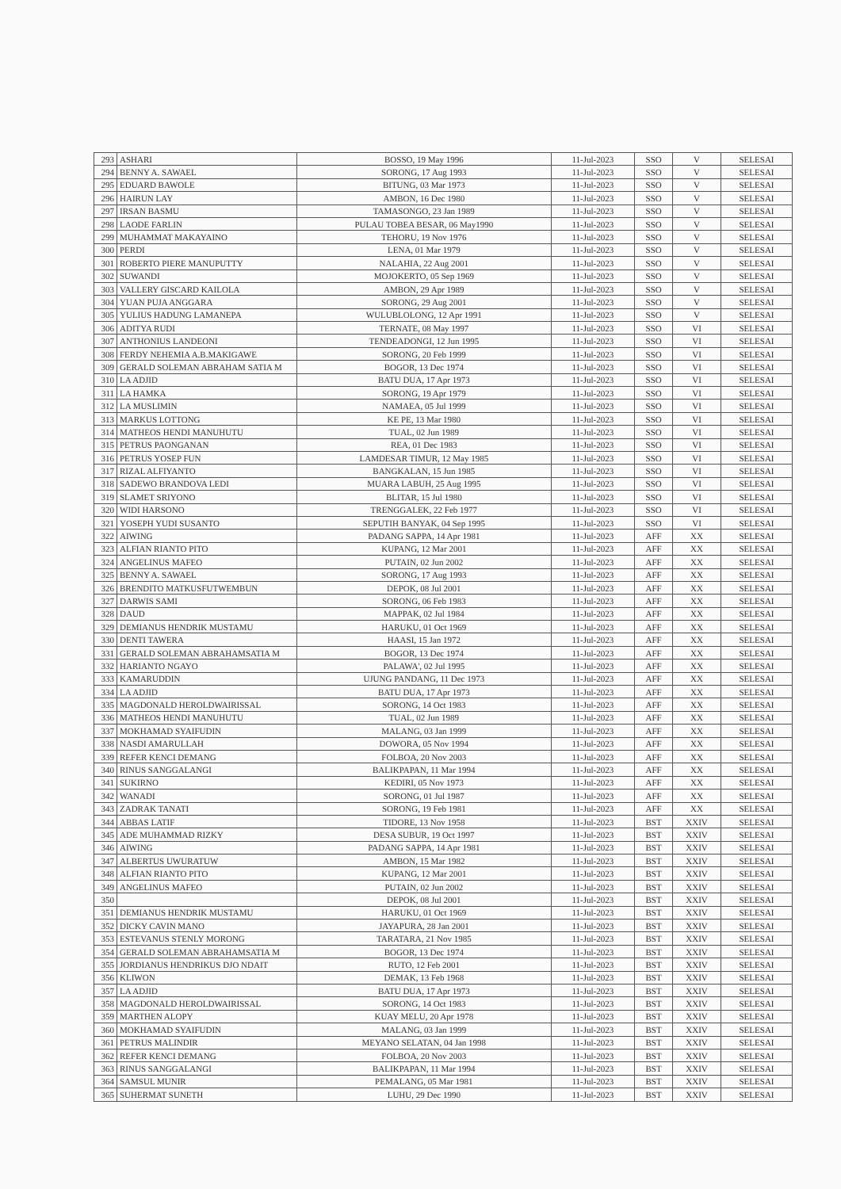| 293 | ASHARI | BOSSO, 19 May 1996 | 11-Jul-2023 | SSO | V | SELESAI |
| 294 | BENNY A. SAWAEL | SORONG, 17 Aug 1993 | 11-Jul-2023 | SSO | V | SELESAI |
| 295 | EDUARD BAWOLE | BITUNG, 03 Mar 1973 | 11-Jul-2023 | SSO | V | SELESAI |
| 296 | HAIRUN LAY | AMBON, 16 Dec 1980 | 11-Jul-2023 | SSO | V | SELESAI |
| 297 | IRSAN BASMU | TAMASONGO, 23 Jan 1989 | 11-Jul-2023 | SSO | V | SELESAI |
| 298 | LAODE FARLIN | PULAU TOBEA BESAR, 06 May1990 | 11-Jul-2023 | SSO | V | SELESAI |
| 299 | MUHAMMAT MAKAYAINO | TEHORU, 19 Nov 1976 | 11-Jul-2023 | SSO | V | SELESAI |
| 300 | PERDI | LENA, 01 Mar 1979 | 11-Jul-2023 | SSO | V | SELESAI |
| 301 | ROBERTO PIERE MANUPUTTY | NALAHIA, 22 Aug 2001 | 11-Jul-2023 | SSO | V | SELESAI |
| 302 | SUWANDI | MOJOKERTO, 05 Sep 1969 | 11-Jul-2023 | SSO | V | SELESAI |
| 303 | VALLERY GISCARD KAILOLA | AMBON, 29 Apr 1989 | 11-Jul-2023 | SSO | V | SELESAI |
| 304 | YUAN PUJA ANGGARA | SORONG, 29 Aug 2001 | 11-Jul-2023 | SSO | V | SELESAI |
| 305 | YULIUS HADUNG LAMANEPA | WULUBLOLONG, 12 Apr 1991 | 11-Jul-2023 | SSO | V | SELESAI |
| 306 | ADITYA RUDI | TERNATE, 08 May 1997 | 11-Jul-2023 | SSO | VI | SELESAI |
| 307 | ANTHONIUS LANDEONI | TENDEADONGI, 12 Jun 1995 | 11-Jul-2023 | SSO | VI | SELESAI |
| 308 | FERDY NEHEMIA A.B.MAKIGAWE | SORONG, 20 Feb 1999 | 11-Jul-2023 | SSO | VI | SELESAI |
| 309 | GERALD SOLEMAN ABRAHAM SATIA M | BOGOR, 13 Dec 1974 | 11-Jul-2023 | SSO | VI | SELESAI |
| 310 | LA ADJID | BATU DUA, 17 Apr 1973 | 11-Jul-2023 | SSO | VI | SELESAI |
| 311 | LA HAMKA | SORONG, 19 Apr 1979 | 11-Jul-2023 | SSO | VI | SELESAI |
| 312 | LA MUSLIMIN | NAMAEA, 05 Jul 1999 | 11-Jul-2023 | SSO | VI | SELESAI |
| 313 | MARKUS LOTTONG | KE PE, 13 Mar 1980 | 11-Jul-2023 | SSO | VI | SELESAI |
| 314 | MATHEOS HENDI MANUHUTU | TUAL, 02 Jun 1989 | 11-Jul-2023 | SSO | VI | SELESAI |
| 315 | PETRUS PAONGANAN | REA, 01 Dec 1983 | 11-Jul-2023 | SSO | VI | SELESAI |
| 316 | PETRUS YOSEP FUN | LAMDESAR TIMUR, 12 May 1985 | 11-Jul-2023 | SSO | VI | SELESAI |
| 317 | RIZAL ALFIYANTO | BANGKALAN, 15 Jun 1985 | 11-Jul-2023 | SSO | VI | SELESAI |
| 318 | SADEWO BRANDOVA LEDI | MUARA LABUH, 25 Aug 1995 | 11-Jul-2023 | SSO | VI | SELESAI |
| 319 | SLAMET SRIYONO | BLITAR, 15 Jul 1980 | 11-Jul-2023 | SSO | VI | SELESAI |
| 320 | WIDI HARSONO | TRENGGALEK, 22 Feb 1977 | 11-Jul-2023 | SSO | VI | SELESAI |
| 321 | YOSEPH YUDI SUSANTO | SEPUTIH BANYAK, 04 Sep 1995 | 11-Jul-2023 | SSO | VI | SELESAI |
| 322 | AIWING | PADANG SAPPA, 14 Apr 1981 | 11-Jul-2023 | AFF | XX | SELESAI |
| 323 | ALFIAN RIANTO PITO | KUPANG, 12 Mar 2001 | 11-Jul-2023 | AFF | XX | SELESAI |
| 324 | ANGELINUS MAFEO | PUTAIN, 02 Jun 2002 | 11-Jul-2023 | AFF | XX | SELESAI |
| 325 | BENNY A. SAWAEL | SORONG, 17 Aug 1993 | 11-Jul-2023 | AFF | XX | SELESAI |
| 326 | BRENDITO MATKUSFUTWEMBUN | DEPOK, 08 Jul 2001 | 11-Jul-2023 | AFF | XX | SELESAI |
| 327 | DARWIS SAMI | SORONG, 06 Feb 1983 | 11-Jul-2023 | AFF | XX | SELESAI |
| 328 | DAUD | MAPPAK, 02 Jul 1984 | 11-Jul-2023 | AFF | XX | SELESAI |
| 329 | DEMIANUS HENDRIK MUSTAMU | HARUKU, 01 Oct 1969 | 11-Jul-2023 | AFF | XX | SELESAI |
| 330 | DENTI TAWERA | HAASI, 15 Jan 1972 | 11-Jul-2023 | AFF | XX | SELESAI |
| 331 | GERALD SOLEMAN ABRAHAMSATIA M | BOGOR, 13 Dec 1974 | 11-Jul-2023 | AFF | XX | SELESAI |
| 332 | HARIANTO NGAYO | PALAWA', 02 Jul 1995 | 11-Jul-2023 | AFF | XX | SELESAI |
| 333 | KAMARUDDIN | UJUNG PANDANG, 11 Dec 1973 | 11-Jul-2023 | AFF | XX | SELESAI |
| 334 | LA ADJID | BATU DUA, 17 Apr 1973 | 11-Jul-2023 | AFF | XX | SELESAI |
| 335 | MAGDONALD HEROLDWAIRISSAL | SORONG, 14 Oct 1983 | 11-Jul-2023 | AFF | XX | SELESAI |
| 336 | MATHEOS HENDI MANUHUTU | TUAL, 02 Jun 1989 | 11-Jul-2023 | AFF | XX | SELESAI |
| 337 | MOKHAMAD SYAIFUDIN | MALANG, 03 Jan 1999 | 11-Jul-2023 | AFF | XX | SELESAI |
| 338 | NASDI AMARULLAH | DOWORA, 05 Nov 1994 | 11-Jul-2023 | AFF | XX | SELESAI |
| 339 | REFER KENCI DEMANG | FOLBOA, 20 Nov 2003 | 11-Jul-2023 | AFF | XX | SELESAI |
| 340 | RINUS SANGGALANGI | BALIKPAPAN, 11 Mar 1994 | 11-Jul-2023 | AFF | XX | SELESAI |
| 341 | SUKIRNO | KEDIRI, 05 Nov 1973 | 11-Jul-2023 | AFF | XX | SELESAI |
| 342 | WANADI | SORONG, 01 Jul 1987 | 11-Jul-2023 | AFF | XX | SELESAI |
| 343 | ZADRAK TANATI | SORONG, 19 Feb 1981 | 11-Jul-2023 | AFF | XX | SELESAI |
| 344 | ABBAS LATIF | TIDORE, 13 Nov 1958 | 11-Jul-2023 | BST | XXIV | SELESAI |
| 345 | ADE MUHAMMAD RIZKY | DESA SUBUR, 19 Oct 1997 | 11-Jul-2023 | BST | XXIV | SELESAI |
| 346 | AIWING | PADANG SAPPA, 14 Apr 1981 | 11-Jul-2023 | BST | XXIV | SELESAI |
| 347 | ALBERTUS UWURATUW | AMBON, 15 Mar 1982 | 11-Jul-2023 | BST | XXIV | SELESAI |
| 348 | ALFIAN RIANTO PITO | KUPANG, 12 Mar 2001 | 11-Jul-2023 | BST | XXIV | SELESAI |
| 349 | ANGELINUS MAFEO | PUTAIN, 02 Jun 2002 | 11-Jul-2023 | BST | XXIV | SELESAI |
| 350 | | DEPOK, 08 Jul 2001 | 11-Jul-2023 | BST | XXIV | SELESAI |
| 351 | DEMIANUS HENDRIK MUSTAMU | HARUKU, 01 Oct 1969 | 11-Jul-2023 | BST | XXIV | SELESAI |
| 352 | DICKY CAVIN MANO | JAYAPURA, 28 Jan 2001 | 11-Jul-2023 | BST | XXIV | SELESAI |
| 353 | ESTEVANUS STENLY MORONG | TARATARA, 21 Nov 1985 | 11-Jul-2023 | BST | XXIV | SELESAI |
| 354 | GERALD SOLEMAN ABRAHAMSATIA M | BOGOR, 13 Dec 1974 | 11-Jul-2023 | BST | XXIV | SELESAI |
| 355 | JORDIANUS HENDRIKUS DJO NDAIT | RUTO, 12 Feb 2001 | 11-Jul-2023 | BST | XXIV | SELESAI |
| 356 | KLIWON | DEMAK, 13 Feb 1968 | 11-Jul-2023 | BST | XXIV | SELESAI |
| 357 | LA ADJID | BATU DUA, 17 Apr 1973 | 11-Jul-2023 | BST | XXIV | SELESAI |
| 358 | MAGDONALD HEROLDWAIRISSAL | SORONG, 14 Oct 1983 | 11-Jul-2023 | BST | XXIV | SELESAI |
| 359 | MARTHEN ALOPY | KUAY MELU, 20 Apr 1978 | 11-Jul-2023 | BST | XXIV | SELESAI |
| 360 | MOKHAMAD SYAIFUDIN | MALANG, 03 Jan 1999 | 11-Jul-2023 | BST | XXIV | SELESAI |
| 361 | PETRUS MALINDIR | MEYANO SELATAN, 04 Jan 1998 | 11-Jul-2023 | BST | XXIV | SELESAI |
| 362 | REFER KENCI DEMANG | FOLBOA, 20 Nov 2003 | 11-Jul-2023 | BST | XXIV | SELESAI |
| 363 | RINUS SANGGALANGI | BALIKPAPAN, 11 Mar 1994 | 11-Jul-2023 | BST | XXIV | SELESAI |
| 364 | SAMSUL MUNIR | PEMALANG, 05 Mar 1981 | 11-Jul-2023 | BST | XXIV | SELESAI |
| 365 | SUHERMAT SUNETH | LUHU, 29 Dec 1990 | 11-Jul-2023 | BST | XXIV | SELESAI |